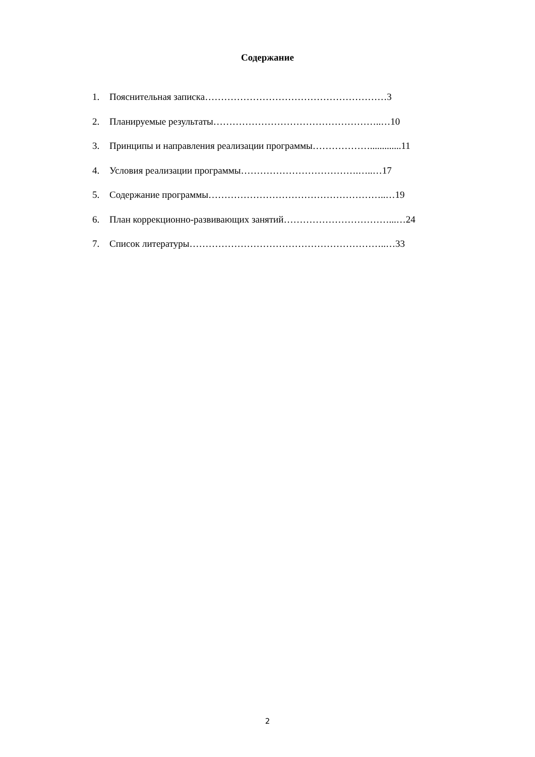Содержание
1. Пояснительная записка…………………………………………………3
2. Планируемые результаты……………………………………………..…10
3. Принципы и направления реализации программы……………….............11
4. Условия реализации программы……………………………….…..…17
5. Содержание программы………………………………………………..…19
6. План коррекционно-развивающих занятий……………………………...…24
7. Список литературы……………………………………………………..…33
2